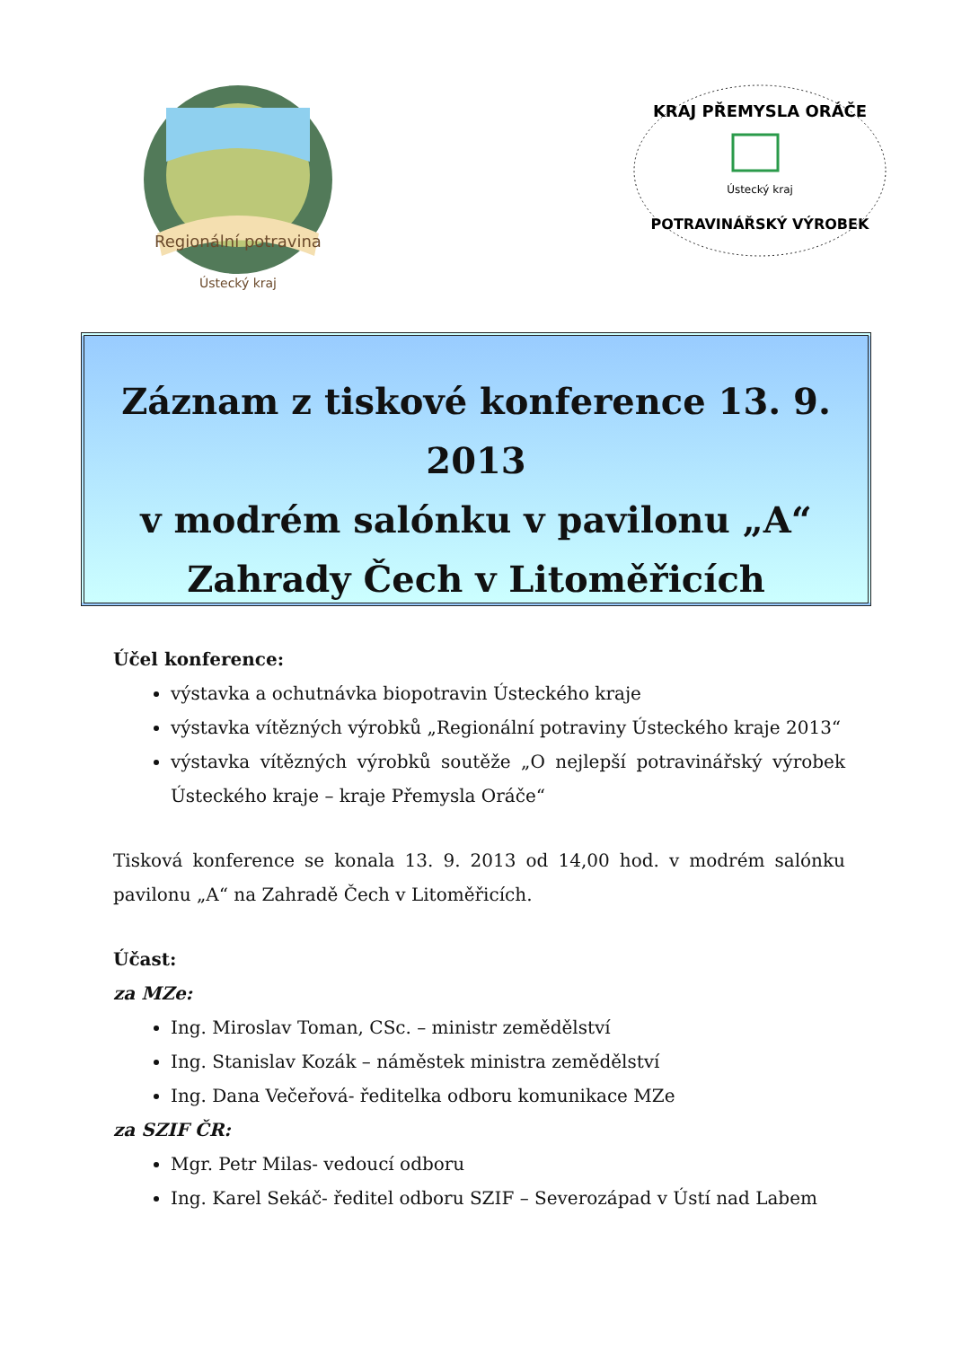Regionální potravina
Ústecký kraj
KRAJ PŘEMYSLA ORÁČE
Ústecký kraj
POTRAVINÁŘSKÝ VÝROBEK
Záznam z tiskové konference 13. 9. 2013
v modrém salónku v pavilonu „A“
Zahrady Čech v Litoměřicích
Účel konference:
výstavka a ochutnávka biopotravin Ústeckého kraje
výstavka vítězných výrobků „Regionální potraviny Ústeckého kraje 2013“
výstavka vítězných výrobků soutěže „O nejlepší potravinářský výrobek Ústeckého kraje – kraje Přemysla Oráče“
Tisková konference se konala 13. 9. 2013 od 14,00 hod. v modrém salónku pavilonu „A“ na Zahradě Čech v Litoměřicích.
Účast:
za MZe:
Ing. Miroslav Toman, CSc. – ministr zemědělství
Ing. Stanislav Kozák – náměstek ministra zemědělství
Ing. Dana Večeřová- ředitelka odboru komunikace MZe
za SZIF ČR:
Mgr. Petr Milas- vedoucí odboru
Ing. Karel Sekáč- ředitel odboru SZIF – Severozápad v Ústí nad Labem